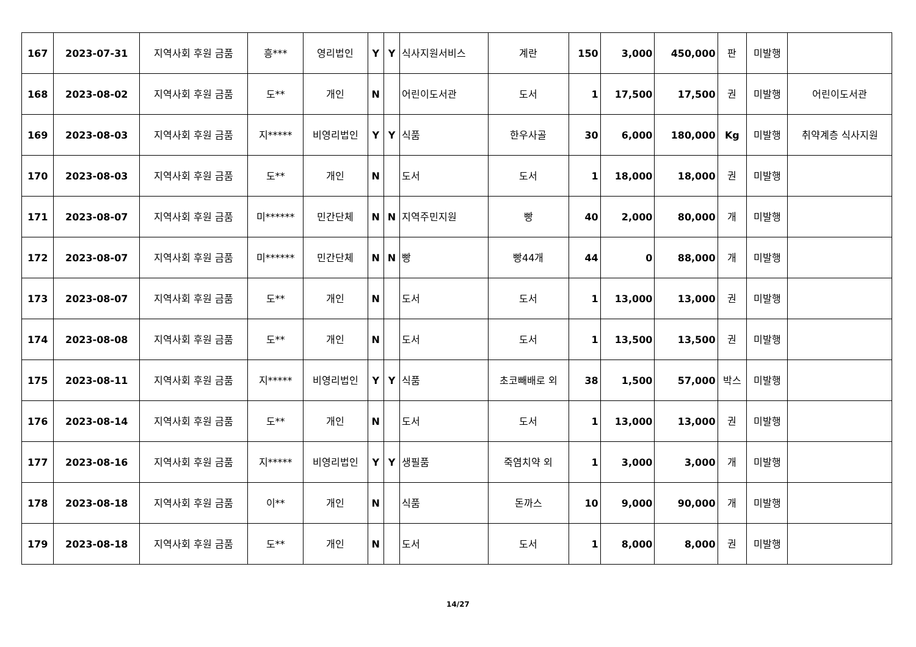| 167 | 2023-07-31 | 지역사회 후원 금품 | 흥*** | 영리법인 | Y | Y | 식사지원서비스 | 계란 | 150 | 3,000 | 450,000 | 판 | 미발행 | |
| 168 | 2023-08-02 | 지역사회 후원 금품 | 도** | 개인 | N | | 어린이도서관 | 도서 | 1 | 17,500 | 17,500 | 권 | 미발행 | 어린이도서관 |
| 169 | 2023-08-03 | 지역사회 후원 금품 | 지***** | 비영리법인 | Y | Y | 식품 | 한우사골 | 30 | 6,000 | 180,000 | Kg | 미발행 | 취약계층 식사지원 |
| 170 | 2023-08-03 | 지역사회 후원 금품 | 도** | 개인 | N | | 도서 | 도서 | 1 | 18,000 | 18,000 | 권 | 미발행 | |
| 171 | 2023-08-07 | 지역사회 후원 금품 | 미****** | 민간단체 | N | N | 지역주민지원 | 빵 | 40 | 2,000 | 80,000 | 개 | 미발행 | |
| 172 | 2023-08-07 | 지역사회 후원 금품 | 미****** | 민간단체 | N | N | 빵 | 빵44개 | 44 | 0 | 88,000 | 개 | 미발행 | |
| 173 | 2023-08-07 | 지역사회 후원 금품 | 도** | 개인 | N | | 도서 | 도서 | 1 | 13,000 | 13,000 | 권 | 미발행 | |
| 174 | 2023-08-08 | 지역사회 후원 금품 | 도** | 개인 | N | | 도서 | 도서 | 1 | 13,500 | 13,500 | 권 | 미발행 | |
| 175 | 2023-08-11 | 지역사회 후원 금품 | 지***** | 비영리법인 | Y | Y | 식품 | 초코빼배로 외 | 38 | 1,500 | 57,000 | 박스 | 미발행 | |
| 176 | 2023-08-14 | 지역사회 후원 금품 | 도** | 개인 | N | | 도서 | 도서 | 1 | 13,000 | 13,000 | 권 | 미발행 | |
| 177 | 2023-08-16 | 지역사회 후원 금품 | 지***** | 비영리법인 | Y | Y | 생필품 | 죽염치약 외 | 1 | 3,000 | 3,000 | 개 | 미발행 | |
| 178 | 2023-08-18 | 지역사회 후원 금품 | 이** | 개인 | N | | 식품 | 돈까스 | 10 | 9,000 | 90,000 | 개 | 미발행 | |
| 179 | 2023-08-18 | 지역사회 후원 금품 | 도** | 개인 | N | | 도서 | 도서 | 1 | 8,000 | 8,000 | 권 | 미발행 | |
14/27